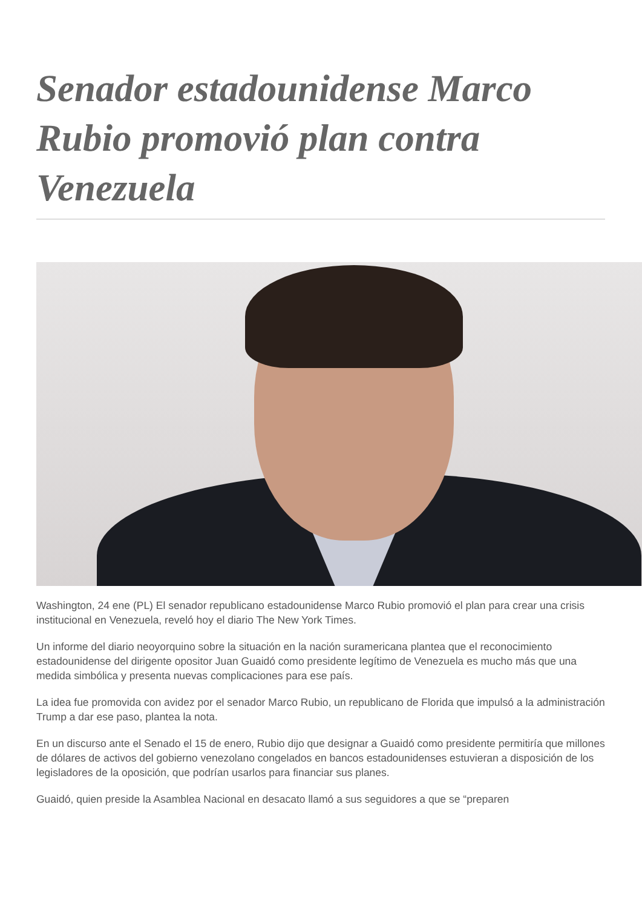Senador estadounidense Marco Rubio promovió plan contra Venezuela
Washington, 24 ene (PL) El senador republicano estadounidense Marco Rubio promovió el plan para crear una crisis institucional en Venezuela, reveló hoy el diario The New York Times.
Un informe del diario neoyorquino sobre la situación en la nación suramericana plantea que el reconocimiento estadounidense del dirigente opositor Juan Guaidó como presidente legítimo de Venezuela es mucho más que una medida simbólica y presenta nuevas complicaciones para ese país.
La idea fue promovida con avidez por el senador Marco Rubio, un republicano de Florida que impulsó a la administración Trump a dar ese paso, plantea la nota.
En un discurso ante el Senado el 15 de enero, Rubio dijo que designar a Guaidó como presidente permitiría que millones de dólares de activos del gobierno venezolano congelados en bancos estadounidenses estuvieran a disposición de los legisladores de la oposición, que podrían usarlos para financiar sus planes.
Guaidó, quien preside la Asamblea Nacional en desacato llamó a sus seguidores a que se “preparen